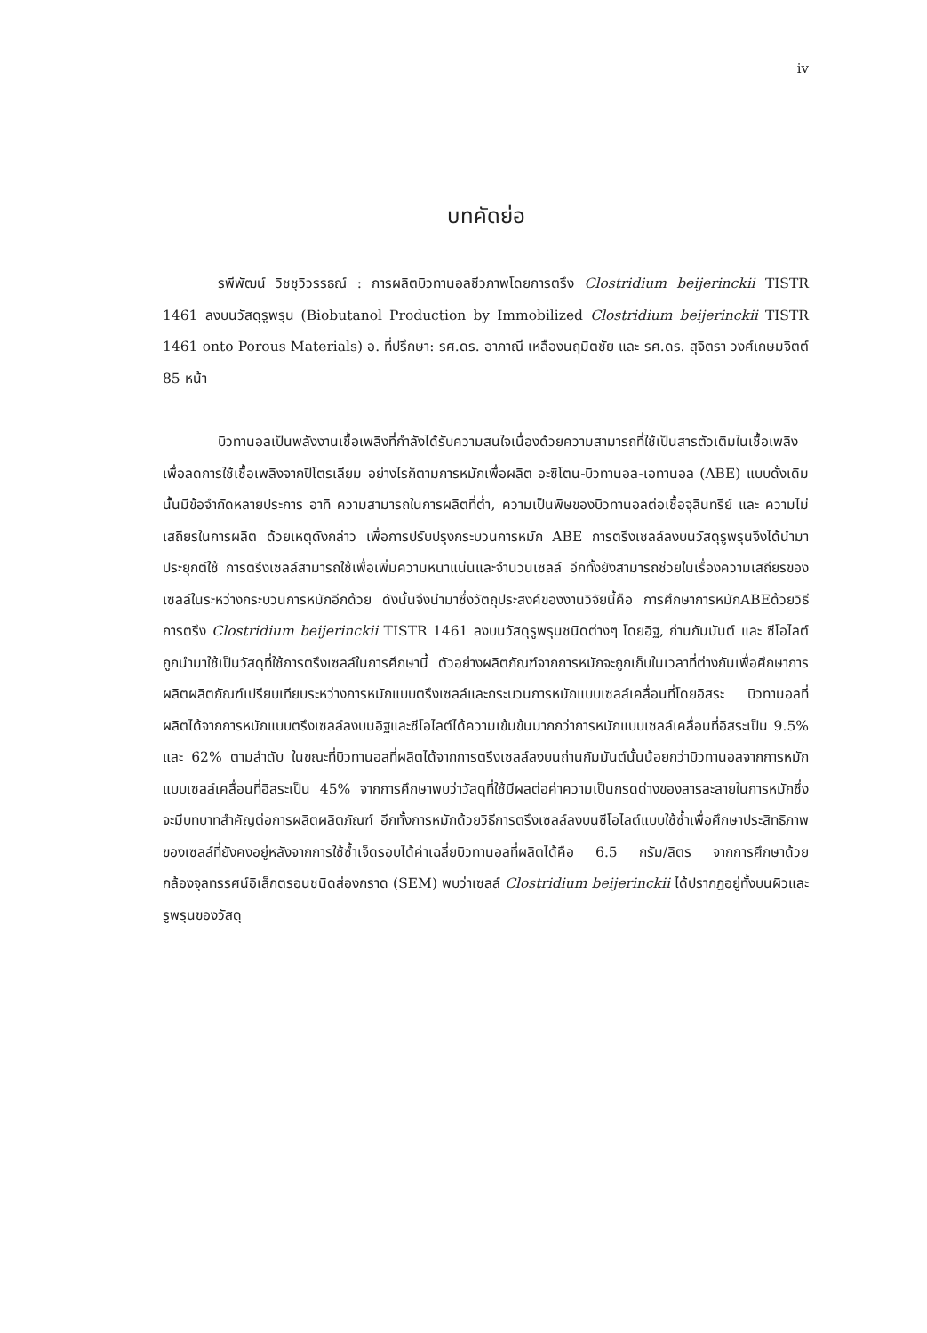iv
บทคัดย่อ
รพีพัฒน์ วิชชุวิวรรธณ์ : การผลิตบิวทานอลชีวภาพโดยการตรึง Clostridium beijerinckii TISTR 1461 ลงบนวัสดุรูพรุน (Biobutanol Production by Immobilized Clostridium beijerinckii TISTR 1461 onto Porous Materials) อ. ที่ปรึกษา: รศ.ดร. อาภาณี เหลืองนฤมิตชัย และ รศ.ดร. สุจิตรา วงศ์เกษมจิตต์ 85 หน้า
บิวทานอลเป็นพลังงานเชื้อเพลิงที่กำลังได้รับความสนใจเนื่องด้วยความสามารถที่ใช้เป็นสารตัวเติมในเชื้อเพลิงเพื่อลดการใช้เชื้อเพลิงจากปิโตรเลียม อย่างไรก็ตามการหมักเพื่อผลิต อะซิโตน-บิวทานอล-เอทานอล (ABE) แบบดั้งเดิมนั้นมีข้อจำกัดหลายประการ อาทิ ความสามารถในการผลิตที่ต่ำ, ความเป็นพิษของบิวทานอลต่อเชื้อจุลินทรีย์ และ ความไม่เสถียรในการผลิต ด้วยเหตุดังกล่าว เพื่อการปรับปรุงกระบวนการหมัก ABE การตรึงเซลล์ลงบนวัสดุรูพรุนจึงได้นำมาประยุกต์ใช้ การตรึงเซลล์สามารถใช้เพื่อเพิ่มความหนาแน่นและจำนวนเซลล์ อีกทั้งยังสามารถช่วยในเรื่องความเสถียรของเซลล์ในระหว่างกระบวนการหมักอีกด้วย ดังนั้นจึงนำมาซึ่งวัตถุประสงค์ของงานวิจัยนี้คือ การศึกษาการหมักABEด้วยวิธีการตรึง Clostridium beijerinckii TISTR 1461 ลงบนวัสดุรูพรุนชนิดต่างๆ โดยอิฐ, ถ่านกัมมันต์ และ ซีโอไลต์ ถูกนำมาใช้เป็นวัสดุที่ใช้การตรึงเซลล์ในการศึกษานี้ ตัวอย่างผลิตภัณฑ์จากการหมักจะถูกเก็บในเวลาที่ต่างกันเพื่อศึกษาการผลิตผลิตภัณฑ์เปรียบเทียบระหว่างการหมักแบบตรึงเซลล์และกระบวนการหมักแบบเซลล์เคลื่อนที่โดยอิสระ บิวทานอลที่ผลิตได้จากการหมักแบบตรึงเซลล์ลงบนอิฐและซีโอไลต์ได้ความเข้มข้นมากกว่าการหมักแบบเซลล์เคลื่อนที่อิสระเป็น 9.5% และ 62% ตามลำดับ ในขณะที่บิวทานอลที่ผลิตได้จากการตรึงเซลล์ลงบนถ่านกัมมันต์นั้นน้อยกว่าบิวทานอลจากการหมักแบบเซลล์เคลื่อนที่อิสระเป็น 45% จากการศึกษาพบว่าวัสดุที่ใช้มีผลต่อค่าความเป็นกรดด่างของสารละลายในการหมักซึ่งจะมีบทบาทสำคัญต่อการผลิตผลิตภัณฑ์ อีกทั้งการหมักด้วยวิธีการตรึงเซลล์ลงบนซีโอไลต์แบบใช้ซ้ำเพื่อศึกษาประสิทธิภาพของเซลล์ที่ยังคงอยู่หลังจากการใช้ซ้ำเจ็ดรอบได้ค่าเฉลี่ยบิวทานอลที่ผลิตได้คือ 6.5 กรัม/ลิตร จากการศึกษาด้วยกล้องจุลทรรศน์อิเล็กตรอนชนิดส่องกราด (SEM) พบว่าเซลล์ Clostridium beijerinckii ได้ปรากฏอยู่ทั้งบนผิวและรูพรุนของวัสดุ